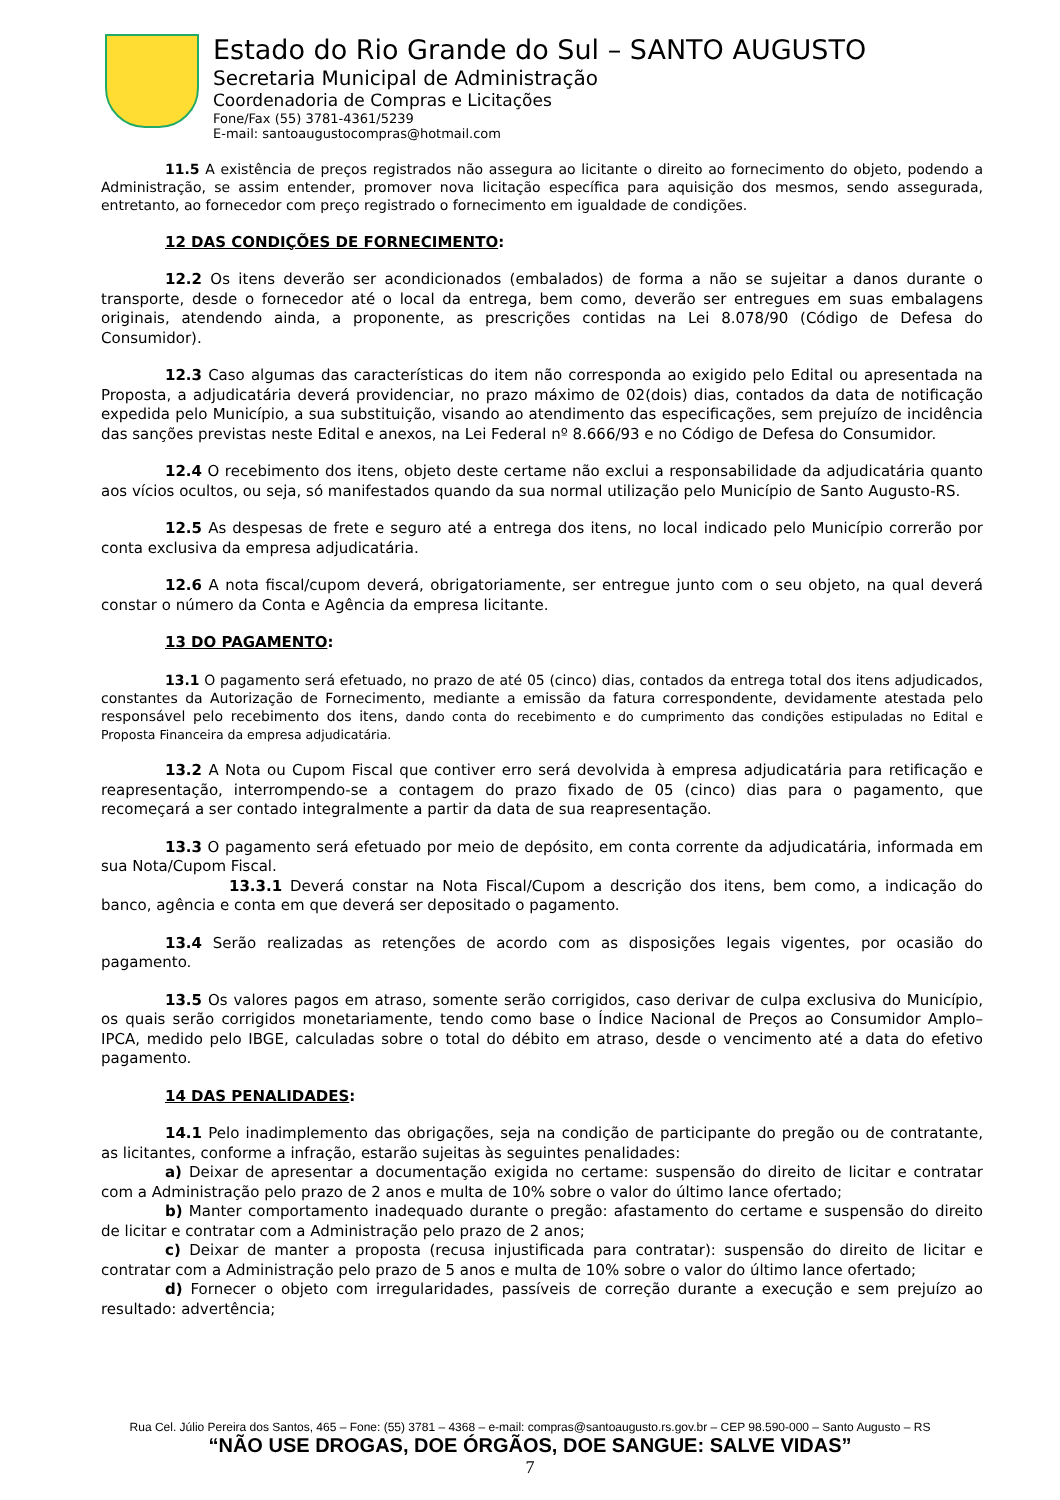Estado do Rio Grande do Sul – SANTO AUGUSTO
Secretaria Municipal de Administração
Coordenadoria de Compras e Licitações
Fone/Fax (55) 3781-4361/5239
E-mail: santoaugustocompras@hotmail.com
11.5 A existência de preços registrados não assegura ao licitante o direito ao fornecimento do objeto, podendo a Administração, se assim entender, promover nova licitação específica para aquisição dos mesmos, sendo assegurada, entretanto, ao fornecedor com preço registrado o fornecimento em igualdade de condições.
12 DAS CONDIÇÕES DE FORNECIMENTO:
12.2 Os itens deverão ser acondicionados (embalados) de forma a não se sujeitar a danos durante o transporte, desde o fornecedor até o local da entrega, bem como, deverão ser entregues em suas embalagens originais, atendendo ainda, a proponente, as prescrições contidas na Lei 8.078/90 (Código de Defesa do Consumidor).
12.3 Caso algumas das características do item não corresponda ao exigido pelo Edital ou apresentada na Proposta, a adjudicatária deverá providenciar, no prazo máximo de 02(dois) dias, contados da data de notificação expedida pelo Município, a sua substituição, visando ao atendimento das especificações, sem prejuízo de incidência das sanções previstas neste Edital e anexos, na Lei Federal nº 8.666/93 e no Código de Defesa do Consumidor.
12.4 O recebimento dos itens, objeto deste certame não exclui a responsabilidade da adjudicatária quanto aos vícios ocultos, ou seja, só manifestados quando da sua normal utilização pelo Município de Santo Augusto-RS.
12.5 As despesas de frete e seguro até a entrega dos itens, no local indicado pelo Município correrão por conta exclusiva da empresa adjudicatária.
12.6 A nota fiscal/cupom deverá, obrigatoriamente, ser entregue junto com o seu objeto, na qual deverá constar o número da Conta e Agência da empresa licitante.
13 DO PAGAMENTO:
13.1 O pagamento será efetuado, no prazo de até 05 (cinco) dias, contados da entrega total dos itens adjudicados, constantes da Autorização de Fornecimento, mediante a emissão da fatura correspondente, devidamente atestada pelo responsável pelo recebimento dos itens, dando conta do recebimento e do cumprimento das condições estipuladas no Edital e Proposta Financeira da empresa adjudicatária.
13.2 A Nota ou Cupom Fiscal que contiver erro será devolvida à empresa adjudicatária para retificação e reapresentação, interrompendo-se a contagem do prazo fixado de 05 (cinco) dias para o pagamento, que recomeçará a ser contado integralmente a partir da data de sua reapresentação.
13.3 O pagamento será efetuado por meio de depósito, em conta corrente da adjudicatária, informada em sua Nota/Cupom Fiscal.
13.3.1 Deverá constar na Nota Fiscal/Cupom a descrição dos itens, bem como, a indicação do banco, agência e conta em que deverá ser depositado o pagamento.
13.4 Serão realizadas as retenções de acordo com as disposições legais vigentes, por ocasião do pagamento.
13.5 Os valores pagos em atraso, somente serão corrigidos, caso derivar de culpa exclusiva do Município, os quais serão corrigidos monetariamente, tendo como base o Índice Nacional de Preços ao Consumidor Amplo–IPCA, medido pelo IBGE, calculadas sobre o total do débito em atraso, desde o vencimento até a data do efetivo pagamento.
14 DAS PENALIDADES:
14.1 Pelo inadimplemento das obrigações, seja na condição de participante do pregão ou de contratante, as licitantes, conforme a infração, estarão sujeitas às seguintes penalidades:
a) Deixar de apresentar a documentação exigida no certame: suspensão do direito de licitar e contratar com a Administração pelo prazo de 2 anos e multa de 10% sobre o valor do último lance ofertado;
b) Manter comportamento inadequado durante o pregão: afastamento do certame e suspensão do direito de licitar e contratar com a Administração pelo prazo de 2 anos;
c) Deixar de manter a proposta (recusa injustificada para contratar): suspensão do direito de licitar e contratar com a Administração pelo prazo de 5 anos e multa de 10% sobre o valor do último lance ofertado;
d) Fornecer o objeto com irregularidades, passíveis de correção durante a execução e sem prejuízo ao resultado: advertência;
Rua Cel. Júlio Pereira dos Santos, 465 – Fone: (55) 3781 – 4368 – e-mail: compras@santoaugusto.rs.gov.br – CEP 98.590-000 – Santo Augusto – RS
“NÃO USE DROGAS, DOE ÓRGÃOS, DOE SANGUE: SALVE VIDAS”
7